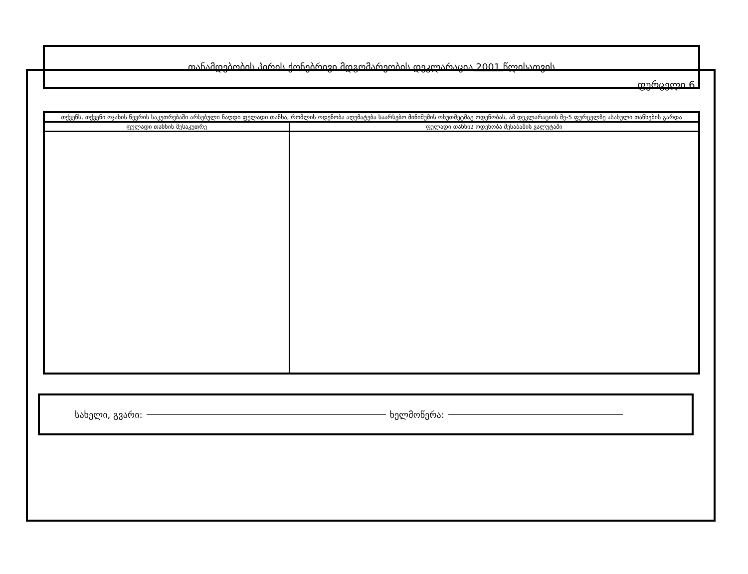ფურცელი 6.
თანამდებობის პირის ქონებრივი მდგომარეობის დეკლარაცია 2001 წლისათვის
| თქვენს, თქვენი ოჯახის წევრის საკუთრებაში არსებული ნაღდი ფულადი თანხა, რომლის ოდენობა აღემატება საარსებო მინიმუმის ოხუთმეტმაგ ოდენობას, ამ დეკლარაციის მე-5 ფურცელზე ასახული თანხების გარდა | |
| --- | --- |
| ფულადი თანხის მესაკუთრე | ფულადი თანხის ოდენობა შესაბამის ვალუტაში |
სახელი, გვარი: ხელმოწერა: